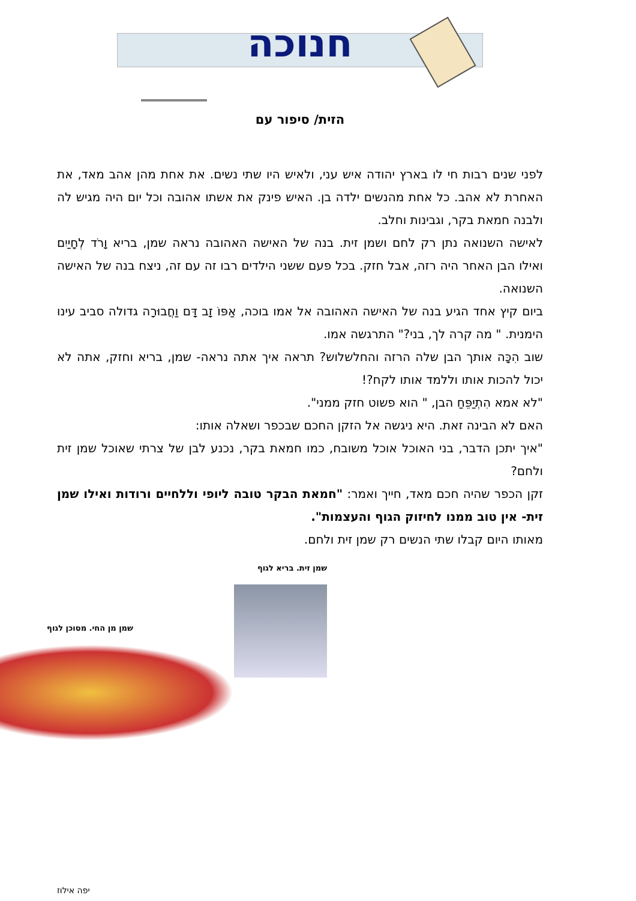חנוכה
הזית/ סיפור עם
לפני שנים רבות חי לו בארץ יהודה איש עני, ולאיש היו שתי נשים. את אחת מהן אהב מאד, את האחרת לא אהב. כל אחת מהנשים ילדה בן. האיש פינק את אשתו אהובה וכל יום היה מגיש לה ולבנה חמאת בקר, וגבינות וחלב.
לאישה השנואה נתן רק לחם ושמן זית. בנה של האישה האהובה נראה שמן, בריא וָרֹד לְחָיַיִם ואילו הבן האחר היה רזה, אבל חזק. בכל פעם ששני הילדים רבו זה עם זה, ניצח בנה של האישה השנואה.
ביום קיץ אחד הגיע בנה של האישה האהובה אל אמו בוכה, אַפּוֹ זָב דָּם וַחֲבוּרָה גדולה סביב עינו הימנית. " מה קרה לך, בני?" התרגשה אמו.
שוב הִכָּה אותך הבן שלה הרזה והחלשלוש? תראה איך אתה נראה- שמן, בריא וחזק, אתה לא יכול להכות אותו וללמד אותו לקח?!
"לא אמא הִתְיַפֵּחַ הבן, " הוא פשוט חזק ממני".
האם לא הבינה זאת. היא ניגשה אל הזקן החכם שבכפר ושאלה אותו:
"איך יתכן הדבר, בני האוכל אוכל משובח, כמו חמאת בקר, נכנע לבן של צרתי שאוכל שמן זית ולחם?
זקן הכפר שהיה חכם מאד, חייך ואמר: "חמאת הבקר טובה ליופי וללחיים ורודות ואילו שמן זית- אין טוב ממנו לחיזוק הגוף והעצמות".
מאותו היום קבלו שתי הנשים רק שמן זית ולחם.
שמן זית. בריא לגוף
שמן מן החי. מסוכן לגוף
יפה אילוז